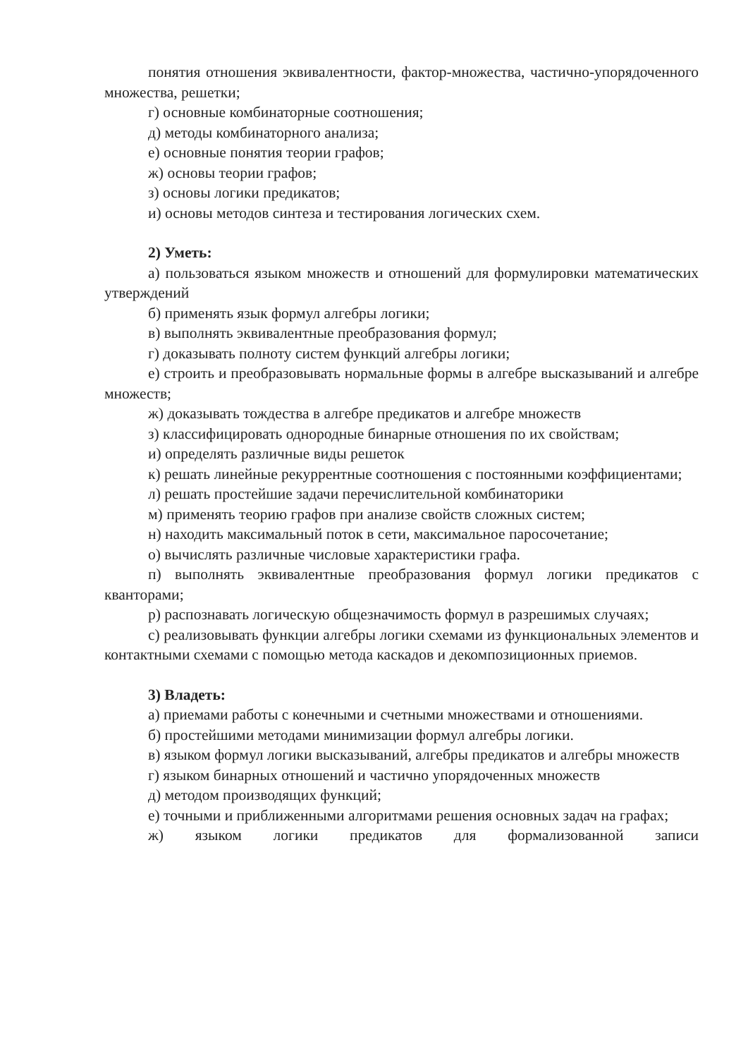понятия отношения эквивалентности, фактор-множества, частично-упорядоченного множества, решетки;
г) основные комбинаторные соотношения;
д) методы комбинаторного анализа;
е) основные понятия теории графов;
ж) основы теории графов;
з) основы логики предикатов;
и) основы методов синтеза и тестирования логических схем.
2) Уметь:
а) пользоваться языком множеств и отношений для формулировки математических утверждений
б) применять язык формул алгебры логики;
в) выполнять эквивалентные преобразования формул;
г) доказывать полноту систем функций алгебры логики;
е) строить и преобразовывать нормальные формы в алгебре высказываний и алгебре множеств;
ж) доказывать тождества в алгебре предикатов и алгебре множеств
з) классифицировать однородные бинарные отношения по их свойствам;
и) определять различные виды решеток
к) решать линейные рекуррентные соотношения с постоянными коэффициентами;
л) решать простейшие задачи перечислительной комбинаторики
м) применять теорию графов при анализе свойств сложных систем;
н) находить максимальный поток в сети, максимальное паросочетание;
о) вычислять различные числовые характеристики графа.
п) выполнять эквивалентные преобразования формул логики предикатов с кванторами;
р) распознавать логическую общезначимость формул в разрешимых случаях;
с) реализовывать функции алгебры логики схемами из функциональных элементов и контактными схемами с помощью метода каскадов и декомпозиционных приемов.
3) Владеть:
а) приемами работы с конечными и счетными множествами и отношениями.
б) простейшими методами минимизации формул алгебры логики.
в) языком формул логики высказываний, алгебры предикатов и алгебры множеств
г) языком бинарных отношений и частично упорядоченных множеств
д) методом производящих функций;
е) точными и приближенными алгоритмами решения основных задач на графах;
ж) языком логики предикатов для формализованной записи